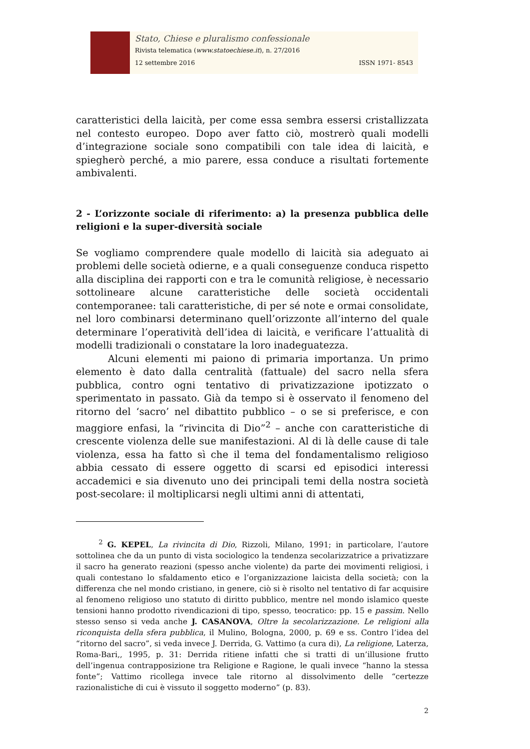Stato, Chiese e pluralismo confessionale
Rivista telematica (www.statoechiese.it), n. 27/2016
12 settembre 2016 ISSN 1971- 8543
caratteristici della laicità, per come essa sembra essersi cristallizzata nel contesto europeo. Dopo aver fatto ciò, mostrerò quali modelli d’integrazione sociale sono compatibili con tale idea di laicità, e spiegherò perché, a mio parere, essa conduce a risultati fortemente ambivalenti.
2 - L’orizzonte sociale di riferimento: a) la presenza pubblica delle religioni e la super-diversità sociale
Se vogliamo comprendere quale modello di laicità sia adeguato ai problemi delle società odierne, e a quali conseguenze conduca rispetto alla disciplina dei rapporti con e tra le comunità religiose, è necessario sottolineare alcune caratteristiche delle società occidentali contemporanee: tali caratteristiche, di per sé note e ormai consolidate, nel loro combinarsi determinano quell’orizzonte all’interno del quale determinare l’operatività dell’idea di laicità, e verificare l’attualità di modelli tradizionali o constatare la loro inadeguatezza.
Alcuni elementi mi paiono di primaria importanza. Un primo elemento è dato dalla centralità (fattuale) del sacro nella sfera pubblica, contro ogni tentativo di privatizzazione ipotizzato o sperimentato in passato. Già da tempo si è osservato il fenomeno del ritorno del ‘sacro’ nel dibattito pubblico – o se si preferisce, e con maggiore enfasi, la “rivincita di Dio”<sup>2</sup> – anche con caratteristiche di crescente violenza delle sue manifestazioni. Al di là delle cause di tale violenza, essa ha fatto sì che il tema del fondamentalismo religioso abbia cessato di essere oggetto di scarsi ed episodici interessi accademici e sia divenuto uno dei principali temi della nostra società post-secolare: il moltiplicarsi negli ultimi anni di attentati,
<sup>2</sup> G. KEPEL, La rivincita di Dio, Rizzoli, Milano, 1991; in particolare, l’autore sottolinea che da un punto di vista sociologico la tendenza secolarizzatrice a privatizzare il sacro ha generato reazioni (spesso anche violente) da parte dei movimenti religiosi, i quali contestano lo sfaldamento etico e l’organizzazione laicista della società; con la differenza che nel mondo cristiano, in genere, ciò si è risolto nel tentativo di far acquisire al fenomeno religioso uno statuto di diritto pubblico, mentre nel mondo islamico queste tensioni hanno prodotto rivendicazioni di tipo, spesso, teocratico: pp. 15 e passim. Nello stesso senso si veda anche J. CASANOVA, Oltre la secolarizzazione. Le religioni alla riconquista della sfera pubblica, il Mulino, Bologna, 2000, p. 69 e ss. Contro l’idea del “ritorno del sacro”, si veda invece J. Derrida, G. Vattimo (a cura di), La religione, Laterza, Roma-Bari,, 1995, p. 31: Derrida ritiene infatti che si tratti di un’illusione frutto dell’ingenua contrapposizione tra Religione e Ragione, le quali invece “hanno la stessa fonte”; Vattimo ricollega invece tale ritorno al dissolvimento delle “certezze razionalistiche di cui è vissuto il soggetto moderno” (p. 83).
2